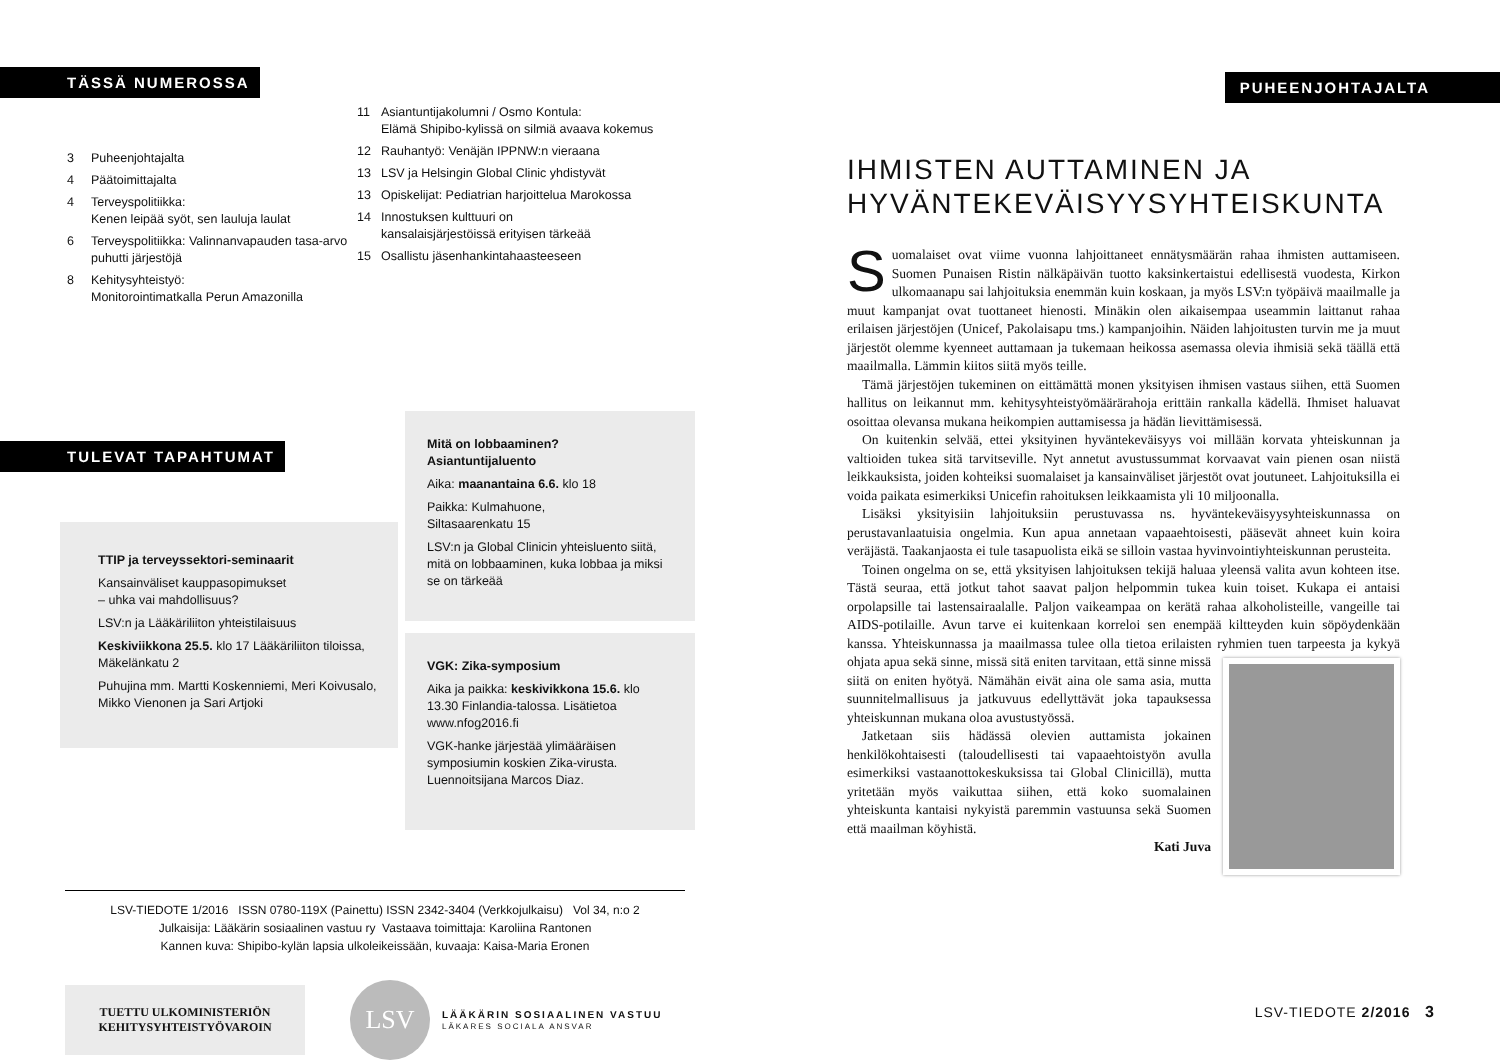TÄSSÄ NUMEROSSA
3 Puheenjohtajalta
4 Päätoimittajalta
4 Terveyspolitiikka:
Kenen leipää syöt, sen lauluja laulat
6 Terveyspolitiikka: Valinnanvapauden tasa-arvo puhutti järjestöjä
8 Kehitysyhteistyö:
Monitorointimatkalla Perun Amazonilla
11 Asiantuntijakolumni / Osmo Kontula:
Elämä Shipibo-kylissä on silmiä avaava kokemus
12 Rauhantyö: Venäjän IPPNW:n vieraana
13 LSV ja Helsingin Global Clinic yhdistyvät
13 Opiskelijat: Pediatrian harjoittelua Marokossa
14 Innostuksen kulttuuri on
kansalaisjärjestöissä erityisen tärkeää
15 Osallistu jäsenhankintahaasteeseen
TULEVAT TAPAHTUMAT
TTIP ja terveyssektori-seminaarit
Kansainväliset kauppasopimukset
– uhka vai mahdollisuus?
LSV:n ja Lääkäriliiton yhteistilaisuus
Keskiviikkona 25.5. klo 17 Lääkäriliiton tiloissa, Mäkelänkatu 2
Puhujina mm. Martti Koskenniemi, Meri Koivusalo, Mikko Vienonen ja Sari Artjoki
Mitä on lobbaaminen?
Asiantuntijaluento
Aika: maanantaina 6.6. klo 18
Paikka: Kulmahuone,
Siltasaarenkatu 15
LSV:n ja Global Clinicin yhteisluento siitä, mitä on lobbaaminen, kuka lobbaa ja miksi se on tärkeää
VGK: Zika-symposium
Aika ja paikka: keskivikkona 15.6. klo 13.30 Finlandia-talossa. Lisätietoa www.nfog2016.fi
VGK-hanke järjestää ylimääräisen symposiumin koskien Zika-virusta. Luennoitsijana Marcos Diaz.
LSV-TIEDOTE 1/2016 ISSN 0780-119X (Painettu) ISSN 2342-3404 (Verkkojulkaisu) Vol 34, n:o 2
Julkaisija: Lääkärin sosiaalinen vastuu ry Vastaava toimittaja: Karoliina Rantonen
Kannen kuva: Shipibo-kylän lapsia ulkoleikeissään, kuvaaja: Kaisa-Maria Eronen
TUETTU ULKOMINISTERIÖN
KEHITYSYHTEISTYÖVAROIN
LSV
LÄÄKÄRIN SOSIAALINEN VASTUU
LÄKARES SOCIALA ANSVAR
PUHEENJOHTAJALTA
IHMISTEN AUTTAMINEN JA
HYVÄNTEKEVÄISYYSYHTEISKUNTA
Suomalaiset ovat viime vuonna lahjoittaneet ennätysmäärän rahaa ihmisten auttamiseen. Suomen Punaisen Ristin nälkäpäivän tuotto kaksinkertaistui edellisestä vuodesta, Kirkon ulkomaanapu sai lahjoituksia enemmän kuin koskaan, ja myös LSV:n työpäivä maailmalle ja muut kampanjat ovat tuottaneet hienosti. Minäkin olen aikaisempaa useammin laittanut rahaa erilaisen järjestöjen (Unicef, Pakolaisapu tms.) kampanjoihin. Näiden lahjoitusten turvin me ja muut järjestöt olemme kyenneet auttamaan ja tukemaan heikossa asemassa olevia ihmisiä sekä täällä että maailmalla. Lämmin kiitos siitä myös teille.
Tämä järjestöjen tukeminen on eittämättä monen yksityisen ihmisen vastaus siihen, että Suomen hallitus on leikannut mm. kehitysyhteistyömäärärahoja erittäin rankalla kädellä. Ihmiset haluavat osoittaa olevansa mukana heikompien auttamisessa ja hädän lievittämisessä.
On kuitenkin selvää, ettei yksityinen hyväntekeväisyys voi millään korvata yhteiskunnan ja valtioiden tukea sitä tarvitseville. Nyt annetut avustussummat korvaavat vain pienen osan niistä leikkauksista, joiden kohteiksi suomalaiset ja kansainväliset järjestöt ovat joutuneet. Lahjoituksilla ei voida paikata esimerkiksi Unicefin rahoituksen leikkaamista yli 10 miljoonalla.
Lisäksi yksityisiin lahjoituksiin perustuvassa ns. hyväntekeväisyysyhteiskunnassa on perustavanlaatuisia ongelmia. Kun apua annetaan vapaaehtoisesti, pääsevät ahneet kuin koira veräjästä. Taakanjaosta ei tule tasapuolista eikä se silloin vastaa hyvinvointiyhteiskunnan perusteita.
Toinen ongelma on se, että yksityisen lahjoituksen tekijä haluaa yleensä valita avun kohteen itse. Tästä seuraa, että jotkut tahot saavat paljon helpommin tukea kuin toiset. Kukapa ei antaisi orpolapsille tai lastensairaalalle. Paljon vaikeampaa on kerätä rahaa alkoholisteille, vangeille tai AIDS-potilaille. Avun tarve ei kuitenkaan korreloi sen enempää kiltteyden kuin söpöydenkään kanssa. Yhteiskunnassa ja maailmassa tulee olla tietoa erilaisten ryhmien tuen tarpeesta ja kykyä ohjata apua sekä sinne, missä sitä eniten tarvitaan, että sinne missä siitä on eniten hyötyä. Nämähän eivät aina ole sama asia, mutta suunnitelmallisuus ja jatkuvuus edellyttävät joka tapauksessa yhteiskunnan mukana oloa avustustyössä.
Jatketaan siis hädässä olevien auttamista jokainen henkilökohtaisesti (taloudellisesti tai vapaaehtoistyön avulla esimerkiksi vastaanottokeskuksissa tai Global Clinicillä), mutta yritetään myös vaikuttaa siihen, että koko suomalainen yhteiskunta kantaisi nykyistä paremmin vastuunsa sekä Suomen että maailman köyhistä.
Kati Juva
LSV-TIEDOTE 2/2016 3